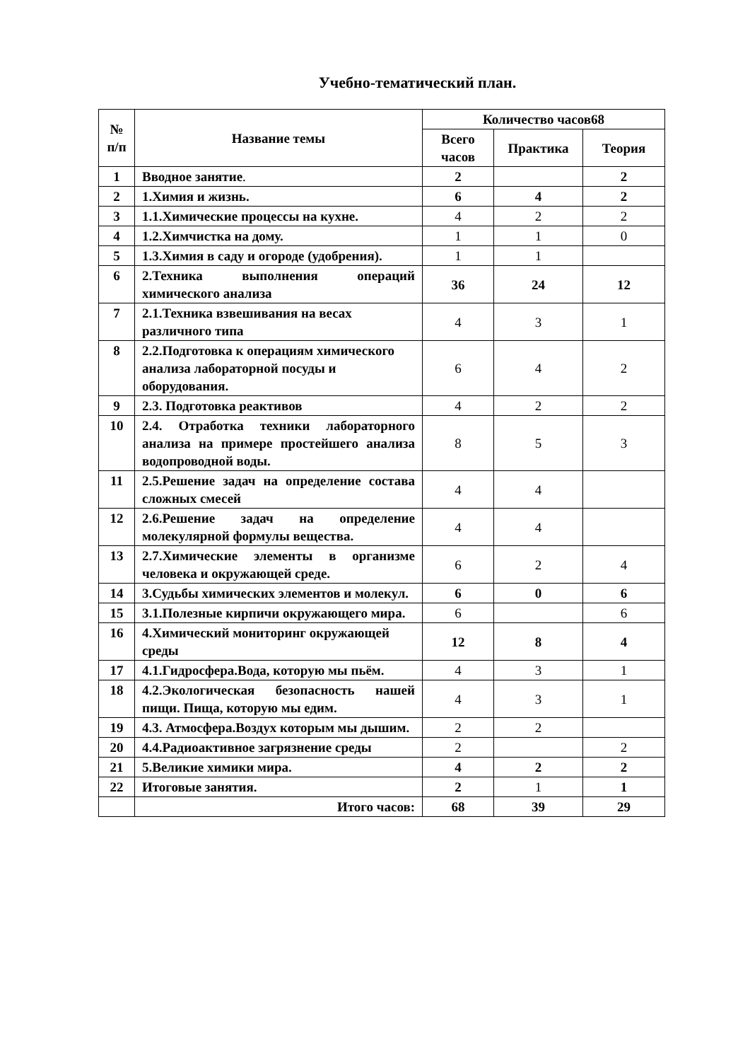Учебно-тематический план.
| № п/п | Название темы | Количество часов68 | | |
| --- | --- | --- | --- | --- |
| | | Всего часов | Практика | Теория |
| 1 | Вводное занятие . | 2 | | 2 |
| 2 | 1.Химия и жизнь. | 6 | 4 | 2 |
| 3 | 1.1.Химические процессы на кухне. | 4 | 2 | 2 |
| 4 | 1.2.Химчистка на дому. | 1 | 1 | 0 |
| 5 | 1.3.Химия в саду и огороде (удобрения). | 1 | 1 | |
| 6 | 2.Техника выполнения операций химического анализа | 36 | 24 | 12 |
| 7 | 2.1.Техника взвешивания на весах различного типа | 4 | 3 | 1 |
| 8 | 2.2.Подготовка к операциям химического анализа лабораторной посуды и оборудования. | 6 | 4 | 2 |
| 9 | 2.3. Подготовка реактивов | 4 | 2 | 2 |
| 10 | 2.4. Отработка техники лабораторного анализа на примере простейшего анализа водопроводной воды. | 8 | 5 | 3 |
| 11 | 2.5.Решение задач на определение состава сложных смесей | 4 | 4 | |
| 12 | 2.6.Решение задач на определение молекулярной формулы вещества. | 4 | 4 | |
| 13 | 2.7.Химические элементы в организме человека и окружающей среде. | 6 | 2 | 4 |
| 14 | 3.Судьбы химических элементов и молекул. | 6 | 0 | 6 |
| 15 | 3.1.Полезные кирпичи окружающего мира. | 6 | | 6 |
| 16 | 4.Химический мониторинг окружающей среды | 12 | 8 | 4 |
| 17 | 4.1.Гидросфера.Вода, которую мы пьём. | 4 | 3 | 1 |
| 18 | 4.2.Экологическая безопасность нашей пищи. Пища, которую мы едим. | 4 | 3 | 1 |
| 19 | 4.3. Атмосфера.Воздух которым мы дышим. | 2 | 2 | |
| 20 | 4.4.Радиоактивное загрязнение среды | 2 | | 2 |
| 21 | 5.Великие химики мира. | 4 | 2 | 2 |
| 22 | Итоговые занятия. | 2 | 1 | 1 |
| | Итого часов: | 68 | 39 | 29 |